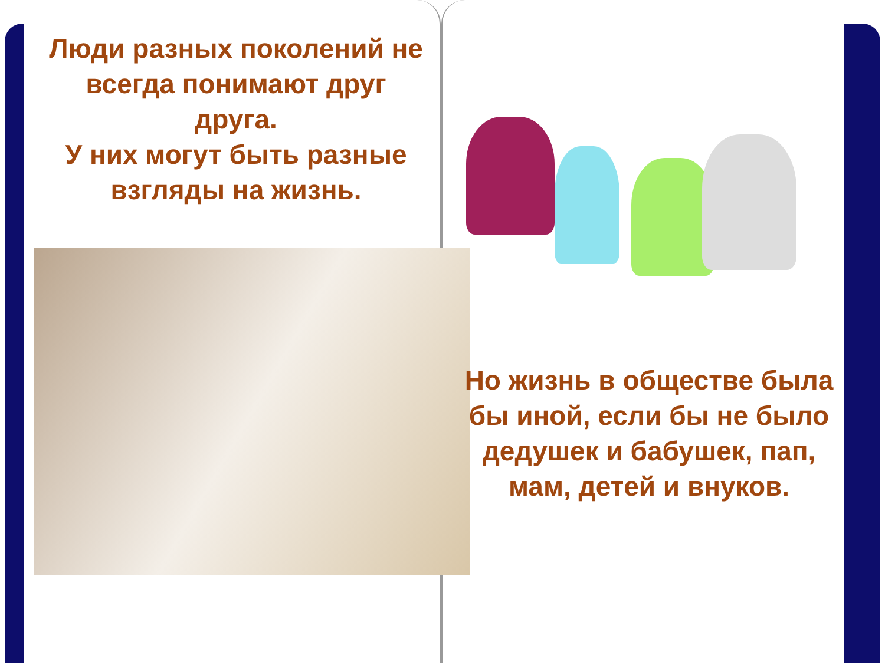Люди разных поколений не всегда понимают друг друга.
У них могут быть разные взгляды на жизнь.
Но жизнь в обществе была бы иной, если бы не было дедушек и бабушек, пап, мам, детей и внуков.